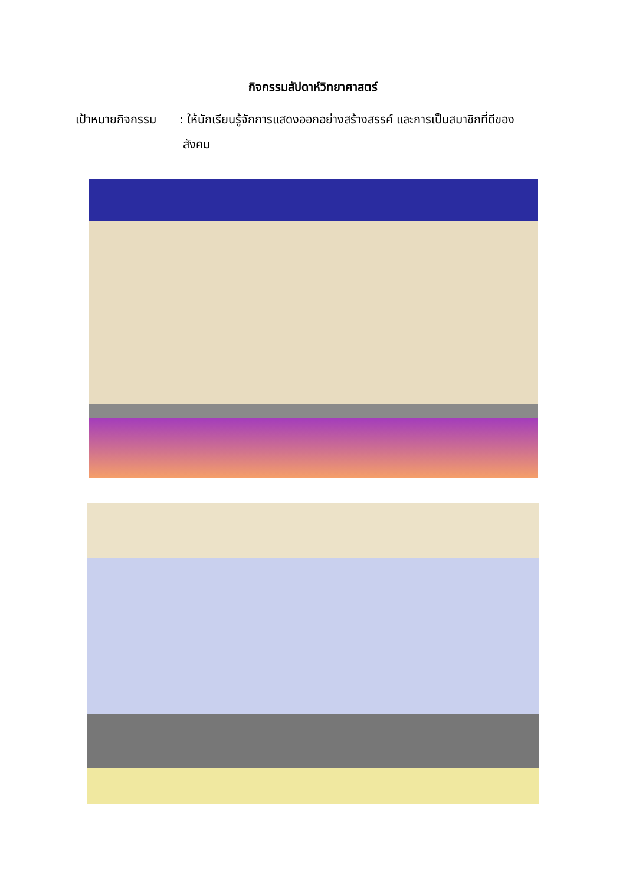กิจกรรมสัปดาห์วิทยาศาสตร์
เป้าหมายกิจกรรม
: ให้นักเรียนรู้จักการแสดงออกอย่างสร้างสรรค์ และการเป็นสมาชิกที่ดีของ
สังคม